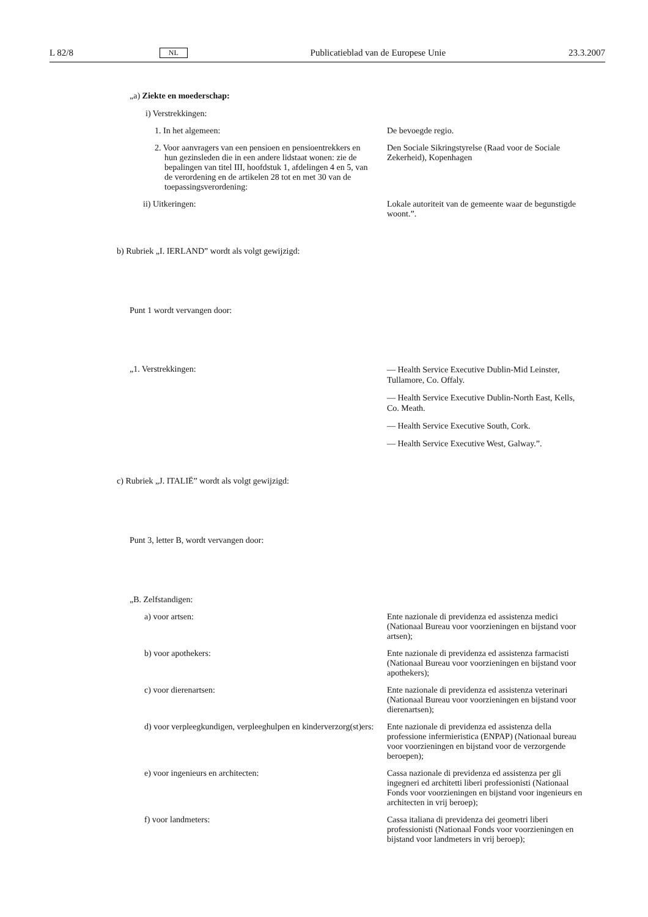L 82/8 NL Publicatieblad van de Europese Unie 23.3.2007
„a) Ziekte en moederschap:
i) Verstrekkingen:
1. In het algemeen: De bevoegde regio.
2. Voor aanvragers van een pensioen en pensioentrekkers en hun gezinsleden die in een andere lidstaat wonen: zie de bepalingen van titel III, hoofdstuk 1, afdelingen 4 en 5, van de verordening en de artikelen 28 tot en met 30 van de toepassingsverordening:
Den Sociale Sikringstyrelse (Raad voor de Sociale Zekerheid), Kopenhagen
ii) Uitkeringen: Lokale autoriteit van de gemeente waar de begunstigde woont.”.
b) Rubriek „I. IERLAND” wordt als volgt gewijzigd:
Punt 1 wordt vervangen door:
„1. Verstrekkingen:
— Health Service Executive Dublin-Mid Leinster, Tullamore, Co. Offaly.
— Health Service Executive Dublin-North East, Kells, Co. Meath.
— Health Service Executive South, Cork.
— Health Service Executive West, Galway.”.
c) Rubriek „J. ITALIË” wordt als volgt gewijzigd:
Punt 3, letter B, wordt vervangen door:
„B. Zelfstandigen:
a) voor artsen: Ente nazionale di previdenza ed assistenza medici (Nationaal Bureau voor voorzieningen en bijstand voor artsen);
b) voor apothekers: Ente nazionale di previdenza ed assistenza farmacisti (Nationaal Bureau voor voorzieningen en bijstand voor apothekers);
c) voor dierenartsen: Ente nazionale di previdenza ed assistenza veterinari (Nationaal Bureau voor voorzieningen en bijstand voor dierenartsen);
d) voor verpleegkundigen, verpleeghulpen en kinderverzorg(st)ers:
Ente nazionale di previdenza ed assistenza della professione infermieristica (ENPAP) (Nationaal bureau voor voorzieningen en bijstand voor de verzorgende beroepen);
e) voor ingenieurs en architecten: Cassa nazionale di previdenza ed assistenza per gli ingegneri ed architetti liberi professionisti (Nationaal Fonds voor voorzieningen en bijstand voor ingenieurs en architecten in vrij beroep);
f) voor landmeters: Cassa italiana di previdenza dei geometri liberi professionisti (Nationaal Fonds voor voorzieningen en bijstand voor landmeters in vrij beroep);